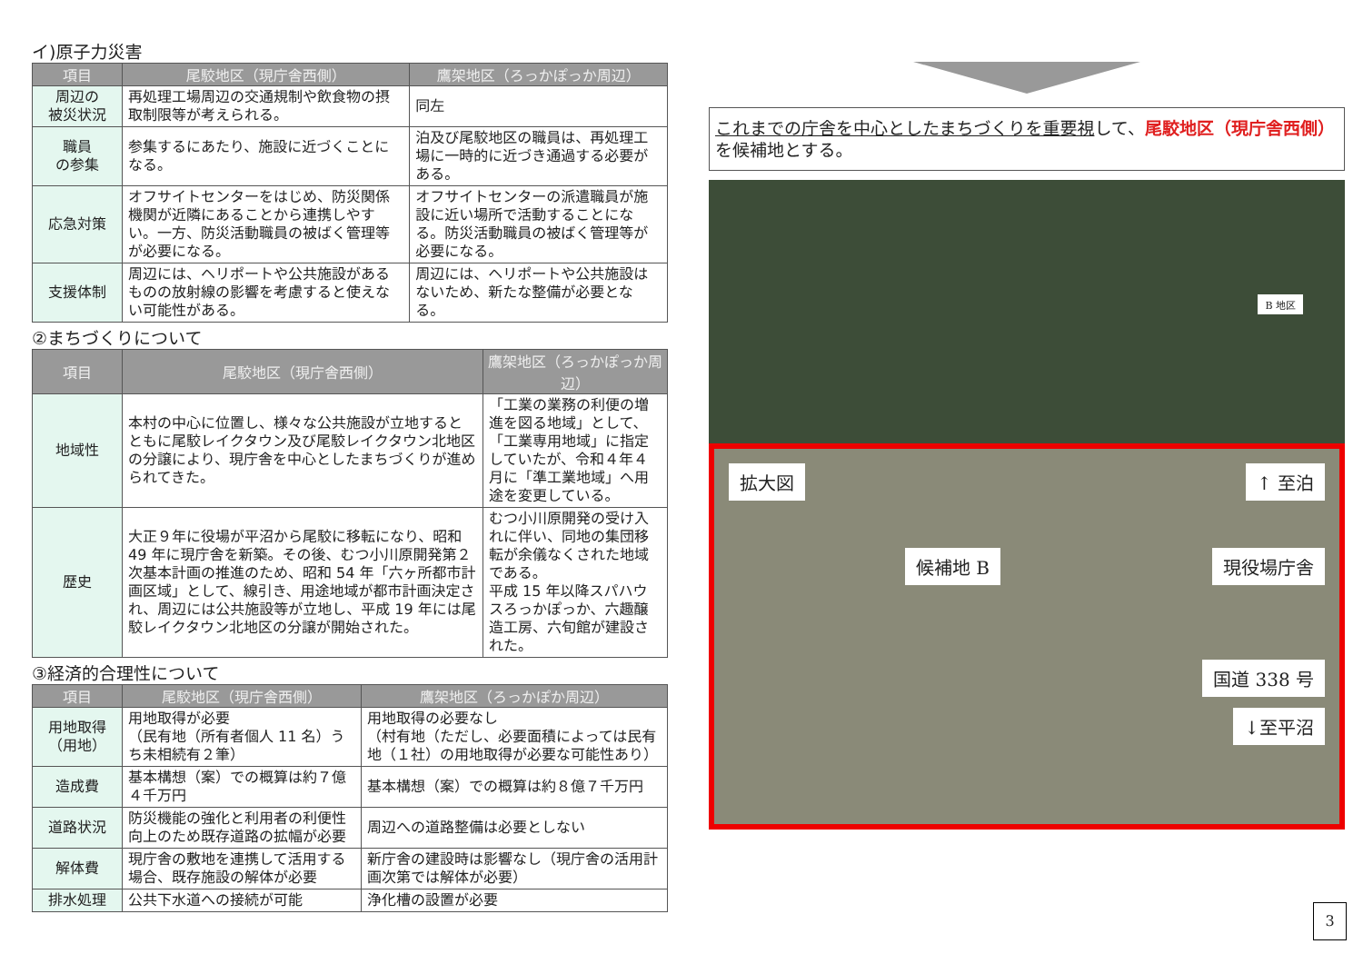イ)原子力災害
| 項目 | 尾駮地区（現庁舎西側） | 鷹架地区（ろっかぽっか周辺） |
| --- | --- | --- |
| 周辺の 被災状況 | 再処理工場周辺の交通規制や飲食物の摂取制限等が考えられる。 | 同左 |
| 職員 の参集 | 参集するにあたり、施設に近づくことになる。 | 泊及び尾駮地区の職員は、再処理工場に一時的に近づき通過する必要がある。 |
| 応急対策 | オフサイトセンターをはじめ、防災関係機関が近隣にあることから連携しやすい。一方、防災活動職員の被ばく管理等が必要になる。 | オフサイトセンターの派遣職員が施設に近い場所で活動することになる。防災活動職員の被ばく管理等が必要になる。 |
| 支援体制 | 周辺には、ヘリポートや公共施設があるものの放射線の影響を考慮すると使えない可能性がある。 | 周辺には、ヘリポートや公共施設はないため、新たな整備が必要となる。 |
②まちづくりについて
| 項目 | 尾駮地区（現庁舎西側） | 鷹架地区（ろっかぽっか周辺） |
| --- | --- | --- |
| 地域性 | 本村の中心に位置し、様々な公共施設が立地するとともに尾駮レイクタウン及び尾駮レイクタウン北地区の分譲により、現庁舎を中心としたまちづくりが進められてきた。 | 「工業の業務の利便の増進を図る地域」として、「工業専用地域」に指定していたが、令和４年４月に「準工業地域」へ用途を変更している。 |
| 歴史 | 大正９年に役場が平沼から尾駮に移転になり、昭和 49 年に現庁舎を新築。その後、むつ小川原開発第２次基本計画の推進のため、昭和 54 年「六ヶ所都市計画区域」として、線引き、用途地域が都市計画決定され、周辺には公共施設等が立地し、平成 19 年には尾駮レイクタウン北地区の分譲が開始された。 | むつ小川原開発の受け入れに伴い、同地の集団移転が余儀なくされた地域である。 平成 15 年以降スパハウスろっかぽっか、六趣醸造工房、六旬館が建設された。 |
③経済的合理性について
| 項目 | 尾駮地区（現庁舎西側） | 鷹架地区（ろっかぽか周辺） |
| --- | --- | --- |
| 用地取得 （用地） | 用地取得が必要 （民有地（所有者個人 11 名）うち未相続有２筆） | 用地取得の必要なし （村有地（ただし、必要面積によっては民有地（１社）の用地取得が必要な可能性あり） |
| 造成費 | 基本構想（案）での概算は約７億４千万円 | 基本構想（案）での概算は約８億７千万円 |
| 道路状況 | 防災機能の強化と利用者の利便性向上のため既存道路の拡幅が必要 | 周辺への道路整備は必要としない |
| 解体費 | 現庁舎の敷地を連携して活用する場合、既存施設の解体が必要 | 新庁舎の建設時は影響なし（現庁舎の活用計画次第では解体が必要） |
| 排水処理 | 公共下水道への接続が可能 | 浄化槽の設置が必要 |
これまでの庁舎を中心としたまちづくりを重要視して、尾駮地区（現庁舎西側）を候補地とする。
B 地区
拡大図 ↑ 至泊
候補地 B 現役場庁舎
国道 338 号
↓至平沼
3